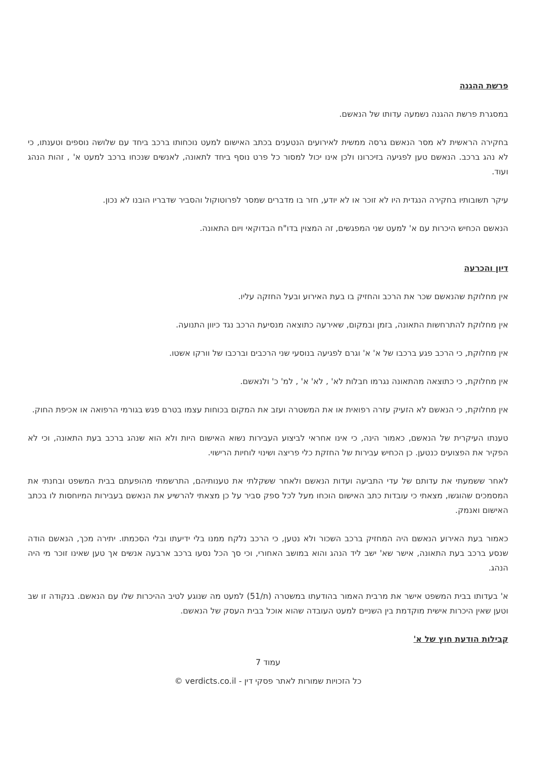פרשת ההגנה
במסגרת פרשת ההגנה נשמעה עדותו של הנאשם.
בחקירה הראשית לא מסר הנאשם גרסה ממשית לאירועים הנטענים בכתב האישום למעט נוכחותו ברכב ביחד עם שלושה נוספים וטענתו, כי לא נהג ברכב. הנאשם טען לפגיעה בזיכרונו ולכן אינו יכול למסור כל פרט נוסף ביחד לתאונה, לאנשים שנכחו ברכב למעט א' , זהות הנהג ועוד.
עיקר תשובותיו בחקירה הנגדית היו לא זוכר או לא יודע, חזר בו מדברים שמסר לפרוטוקול והסביר שדבריו הובנו לא נכון.
הנאשם הכחיש היכרות עם א' למעט שני המפגשים, זה המצוין בדו"ח הבדוקאי ויום התאונה.
דיון והכרעה
אין מחלוקת שהנאשם שכר את הרכב והחזיק בו בעת האירוע ובעל החזקה עליו.
אין מחלוקת להתרחשות התאונה, בזמן ובמקום, שאירעה כתוצאה מנסיעת הרכב נגד כיוון התנועה.
אין מחלוקת, כי הרכב פגע ברכבו של א' א' וגרם לפגיעה בנוסעי שני הרכבים וברכבו של וורקו אשטו.
אין מחלוקת, כי כתוצאה מהתאונה נגרמו חבלות לא' , לא' א' , למ' כ' ולנאשם.
אין מחלוקת, כי הנאשם לא הזעיק עזרה רפואית או את המשטרה ועזב את המקום בכוחות עצמו בטרם פגש בגורמי הרפואה או אכיפת החוק.
טענתו העיקרית של הנאשם, כאמור הינה, כי אינו אחראי לביצוע העבירות נשוא האישום היות ולא הוא שנהג ברכב בעת התאונה, וכי לא הפקיר את הפצועים כנטען. כן הכחיש עבירות של החזקת כלי פריצה ושינוי לוחיות הרישוי.
לאחר ששמעתי את עדותם של עדי התביעה ועדות הנאשם ולאחר ששקלתי את טענותיהם, התרשמתי מהופעתם בבית המשפט ובחנתי את המסמכים שהוגשו, מצאתי כי עובדות כתב האישום הוכחו מעל לכל ספק סביר על כן מצאתי להרשיע את הנאשם בעבירות המיוחסות לו בכתב האישום ואנמק.
כאמור בעת האירוע הנאשם היה המחזיק ברכב השכור ולא נטען, כי הרכב נלקח ממנו בלי ידיעתו ובלי הסכמתו. יתירה מכך, הנאשם הודה שנסע ברכב בעת התאונה, אישר שא' ישב ליד הנהג והוא במושב האחורי, וכי סך הכל נסעו ברכב ארבעה אנשים אך טען שאינו זוכר מי היה הנהג.
א' בעדותו בבית המשפט אישר את מרבית האמור בהודעתו במשטרה (ת/51) למעט מה שנוגע לטיב ההיכרות שלו עם הנאשם. בנקודה זו שב וטען שאין היכרות אישית מוקדמת בין השניים למעט העובדה שהוא אוכל בבית העסק של הנאשם.
קבילות הודעת חוץ של א'
עמוד 7
כל הזכויות שמורות לאתר פסקי דין - verdicts.co.il ©